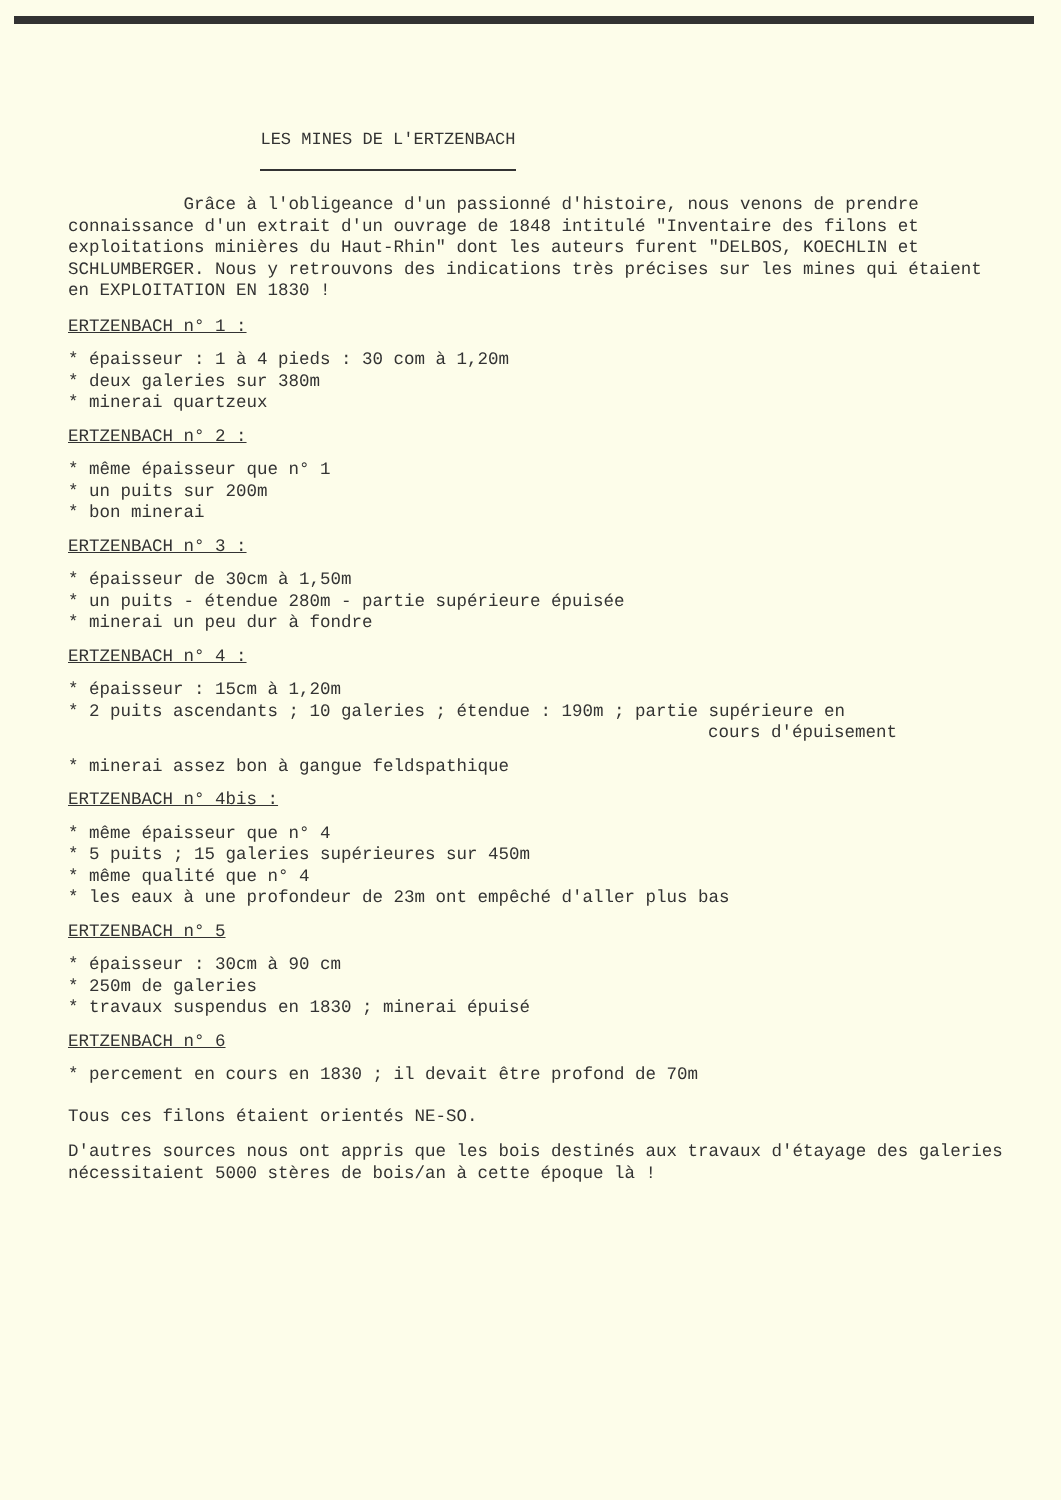LES MINES DE L'ERTZENBACH
Grâce à l'obligeance d'un passionné d'histoire, nous venons de prendre connaissance d'un extrait d'un ouvrage de 1848 intitulé "Inventaire des filons et exploitations minières du Haut-Rhin" dont les auteurs furent "DELBOS, KOECHLIN et SCHLUMBERGER. Nous y retrouvons des indications très précises sur les mines qui étaient en EXPLOITATION EN 1830 !
ERTZENBACH n° 1 :
* épaisseur : 1 à 4 pieds : 30 com à 1,20m
* deux galeries sur 380m
* minerai quartzeux
ERTZENBACH n° 2 :
* même épaisseur que n° 1
* un puits sur 200m
* bon minerai
ERTZENBACH n° 3 :
* épaisseur de 30cm à 1,50m
* un puits - étendue 280m - partie supérieure épuisée
* minerai un peu dur à fondre
ERTZENBACH n° 4 :
* épaisseur : 15cm à 1,20m
* 2 puits ascendants ; 10 galeries ; étendue : 190m ; partie supérieure en
cours d'épuisement
* minerai assez bon à gangue feldspathique
ERTZENBACH n° 4bis :
* même épaisseur que n° 4
* 5 puits ; 15 galeries supérieures sur 450m
* même qualité que n° 4
* les eaux à une profondeur de 23m ont empêché d'aller plus bas
ERTZENBACH n° 5
* épaisseur : 30cm à 90 cm
* 250m de galeries
* travaux suspendus en 1830 ; minerai épuisé
ERTZENBACH n° 6
* percement en cours en 1830 ; il devait être profond de 70m
Tous ces filons étaient orientés NE-SO.
D'autres sources nous ont appris que les bois destinés aux travaux d'étayage des galeries nécessitaient 5000 stères de bois/an à cette époque là !